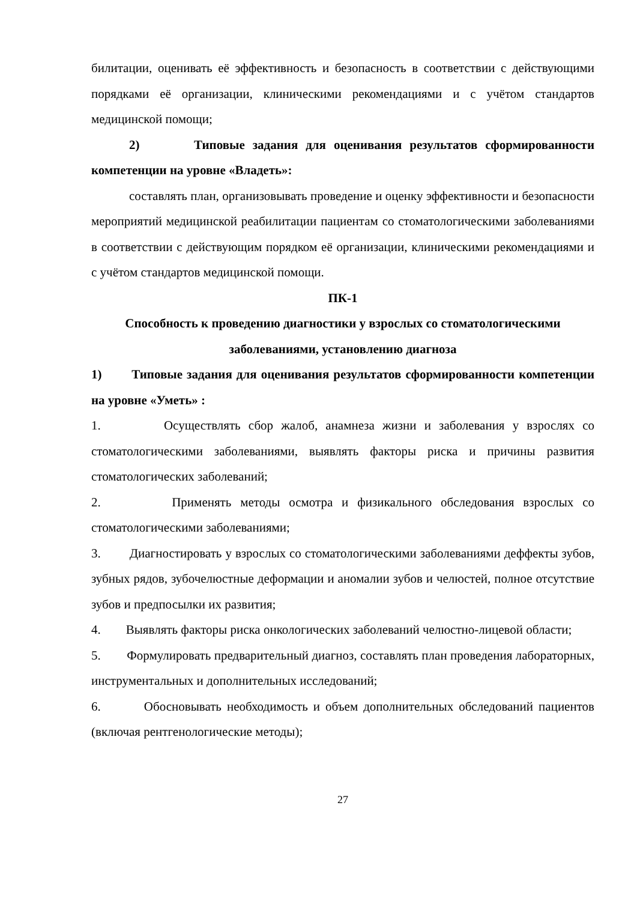билитации, оценивать её эффективность и безопасность в соответствии с действующими порядками её организации, клиническими рекомендациями и с учётом стандартов медицинской помощи;
2) Типовые задания для оценивания результатов сформированности компетенции на уровне «Владеть»:
составлять план, организовывать проведение и оценку эффективности и безопасности мероприятий медицинской реабилитации пациентам со стоматологическими заболеваниями в соответствии с действующим порядком её организации, клиническими рекомендациями и с учётом стандартов медицинской помощи.
ПК-1
Способность к проведению диагностики у взрослых со стоматологическими заболеваниями, установлению диагноза
1) Типовые задания для оценивания результатов сформированности компетенции на уровне «Уметь» :
1. Осуществлять сбор жалоб, анамнеза жизни и заболевания у взрослях со стоматологическими заболеваниями, выявлять факторы риска и причины развития стоматологических заболеваний;
2. Применять методы осмотра и физикального обследования взрослых со стоматологическими заболеваниями;
3. Диагностировать у взрослых со стоматологическими заболеваниями деффекты зубов, зубных рядов, зубочелюстные деформации и аномалии зубов и челюстей, полное отсутствие зубов и предпосылки их развития;
4. Выявлять факторы риска онкологических заболеваний челюстно-лицевой области;
5. Формулировать предварительный диагноз, составлять план проведения лабораторных, инструментальных и дополнительных исследований;
6. Обосновывать необходимость и объем дополнительных обследований пациентов (включая рентгенологические методы);
27